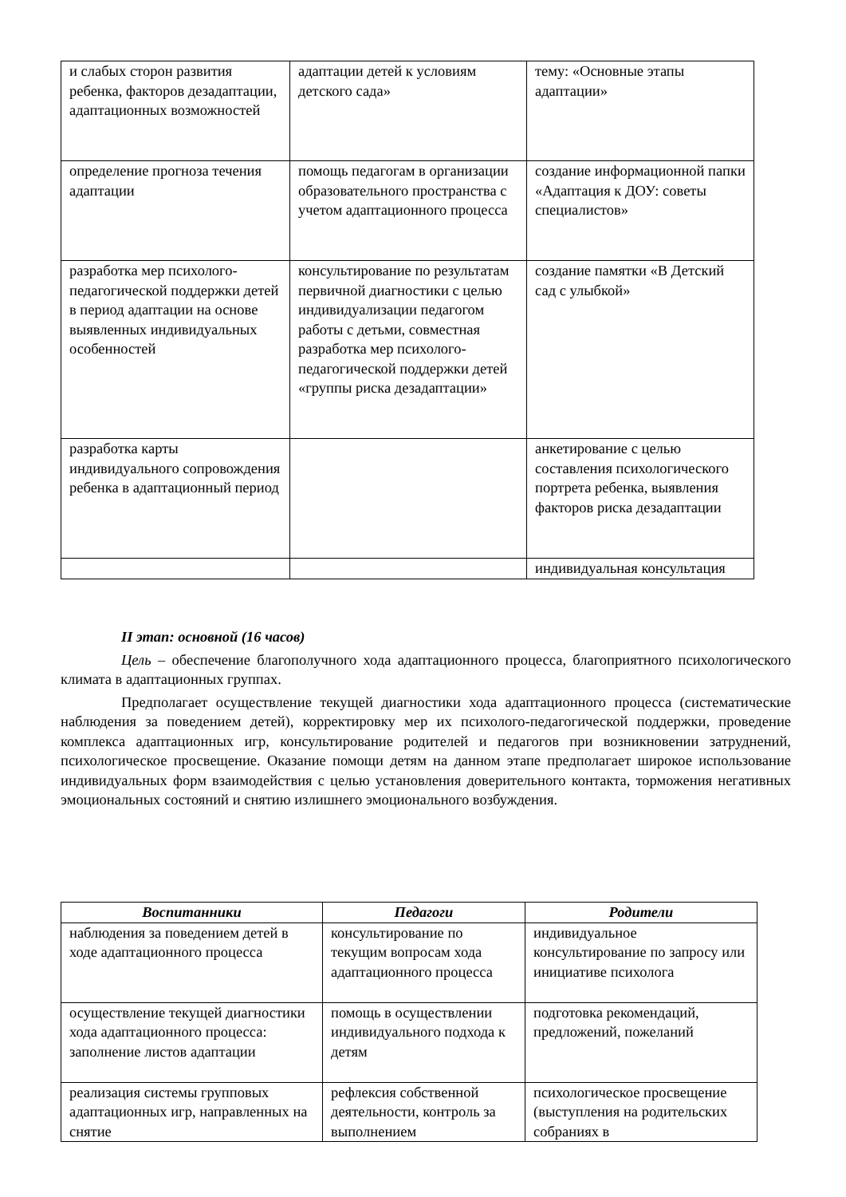| и слабых сторон развития ребенка, факторов дезадаптации, адаптационных возможностей | адаптации детей к условиям детского сада» | тему: «Основные этапы адаптации» |
| определение прогноза течения адаптации | помощь педагогам в организации образовательного пространства с учетом адаптационного процесса | создание информационной папки «Адаптация к ДОУ: советы специалистов» |
| разработка мер психолого-педагогической поддержки детей в период адаптации на основе выявленных индивидуальных особенностей | консультирование по результатам первичной диагностики с целью индивидуализации педагогом работы с детьми, совместная разработка мер психолого-педагогической поддержки детей «группы риска дезадаптации» | создание памятки «В Детский сад с улыбкой» |
| разработка карты индивидуального сопровождения ребенка в адаптационный период | | анкетирование с целью составления психологического портрета ребенка, выявления факторов риска дезадаптации |
| | | индивидуальная консультация |
II этап: основной (16 часов)
Цель – обеспечение благополучного хода адаптационного процесса, благоприятного психологического климата в адаптационных группах.
Предполагает осуществление текущей диагностики хода адаптационного процесса (систематические наблюдения за поведением детей), корректировку мер их психолого-педагогической поддержки, проведение комплекса адаптационных игр, консультирование родителей и педагогов при возникновении затруднений, психологическое просвещение. Оказание помощи детям на данном этапе предполагает широкое использование индивидуальных форм взаимодействия с целью установления доверительного контакта, торможения негативных эмоциональных состояний и снятию излишнего эмоционального возбуждения.
| Воспитанники | Педагоги | Родители |
| --- | --- | --- |
| наблюдения за поведением детей в ходе адаптационного процесса | консультирование по текущим вопросам хода адаптационного процесса | индивидуальное консультирование по запросу или инициативе психолога |
| осуществление текущей диагностики хода адаптационного процесса: заполнение листов адаптации | помощь в осуществлении индивидуального подхода к детям | подготовка рекомендаций, предложений, пожеланий |
| реализация системы групповых адаптационных игр, направленных на снятие | рефлексия собственной деятельности, контроль за выполнением | психологическое просвещение (выступления на родительских собраниях в |